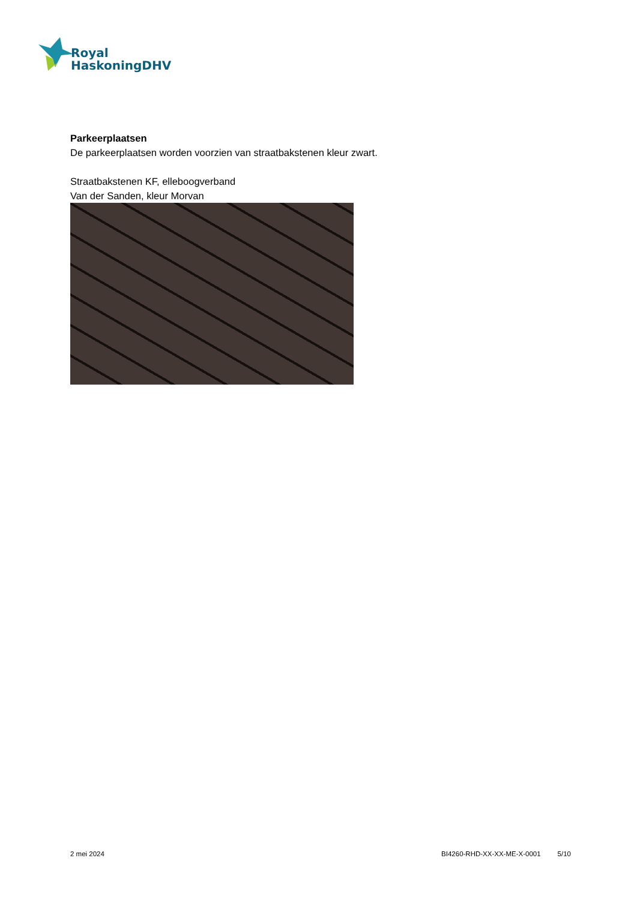Royal
HaskoningDHV
Parkeerplaatsen
De parkeerplaatsen worden voorzien van straatbakstenen kleur zwart.
Straatbakstenen KF, elleboogverband
Van der Sanden, kleur Morvan
2 mei 2024 BI4260-RHD-XX-XX-ME-X-0001 5/10